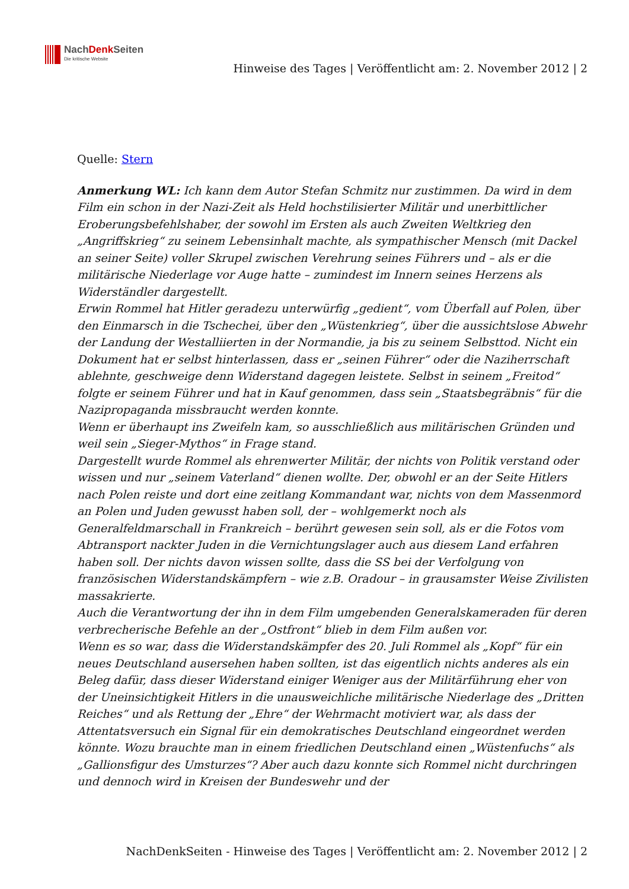NachDenk Seiten
Die kritische Website
Hinweise des Tages | Veröffentlicht am: 2. November 2012 | 2
Quelle: Stern
Anmerkung WL: Ich kann dem Autor Stefan Schmitz nur zustimmen. Da wird in dem Film ein schon in der Nazi-Zeit als Held hochstilisierter Militär und unerbittlicher Eroberungsbefehlshaber, der sowohl im Ersten als auch Zweiten Weltkrieg den „Angriffskrieg“ zu seinem Lebensinhalt machte, als sympathischer Mensch (mit Dackel an seiner Seite) voller Skrupel zwischen Verehrung seines Führers und – als er die militärische Niederlage vor Auge hatte – zumindest im Innern seines Herzens als Widerständler dargestellt.
Erwin Rommel hat Hitler geradezu unterwürfig „gedient“, vom Überfall auf Polen, über den Einmarsch in die Tschechei, über den „Wüstenkrieg“, über die aussichtslose Abwehr der Landung der Westalliierten in der Normandie, ja bis zu seinem Selbsttod. Nicht ein Dokument hat er selbst hinterlassen, dass er „seinen Führer“ oder die Naziherrschaft ablehnte, geschweige denn Widerstand dagegen leistete. Selbst in seinem „Freitod“ folgte er seinem Führer und hat in Kauf genommen, dass sein „Staatsbegräbnis“ für die Nazipropaganda missbraucht werden konnte.
Wenn er überhaupt ins Zweifeln kam, so ausschließlich aus militärischen Gründen und weil sein „Sieger-Mythos“ in Frage stand.
Dargestellt wurde Rommel als ehrenwerter Militär, der nichts von Politik verstand oder wissen und nur „seinem Vaterland“ dienen wollte. Der, obwohl er an der Seite Hitlers nach Polen reiste und dort eine zeitlang Kommandant war, nichts von dem Massenmord an Polen und Juden gewusst haben soll, der – wohlgemerkt noch als Generalfeldmarschall in Frankreich – berührt gewesen sein soll, als er die Fotos vom Abtransport nackter Juden in die Vernichtungslager auch aus diesem Land erfahren haben soll. Der nichts davon wissen sollte, dass die SS bei der Verfolgung von französischen Widerstandskämpfern – wie z.B. Oradour – in grausamster Weise Zivilisten massakrierte.
Auch die Verantwortung der ihn in dem Film umgebenden Generalskameraden für deren verbrecherische Befehle an der „Ostfront“ blieb in dem Film außen vor.
Wenn es so war, dass die Widerstandskämpfer des 20. Juli Rommel als „Kopf“ für ein neues Deutschland ausersehen haben sollten, ist das eigentlich nichts anderes als ein Beleg dafür, dass dieser Widerstand einiger Weniger aus der Militärführung eher von der Uneinsichtigkeit Hitlers in die unausweichliche militärische Niederlage des „Dritten Reiches“ und als Rettung der „Ehre“ der Wehrmacht motiviert war, als dass der Attentatsversuch ein Signal für ein demokratisches Deutschland eingeordnet werden könnte. Wozu brauchte man in einem friedlichen Deutschland einen „Wüstenfuchs“ als „Gallionsfigur des Umsturzes“? Aber auch dazu konnte sich Rommel nicht durchringen und dennoch wird in Kreisen der Bundeswehr und der
NachDenkSeiten - Hinweise des Tages | Veröffentlicht am: 2. November 2012 | 2